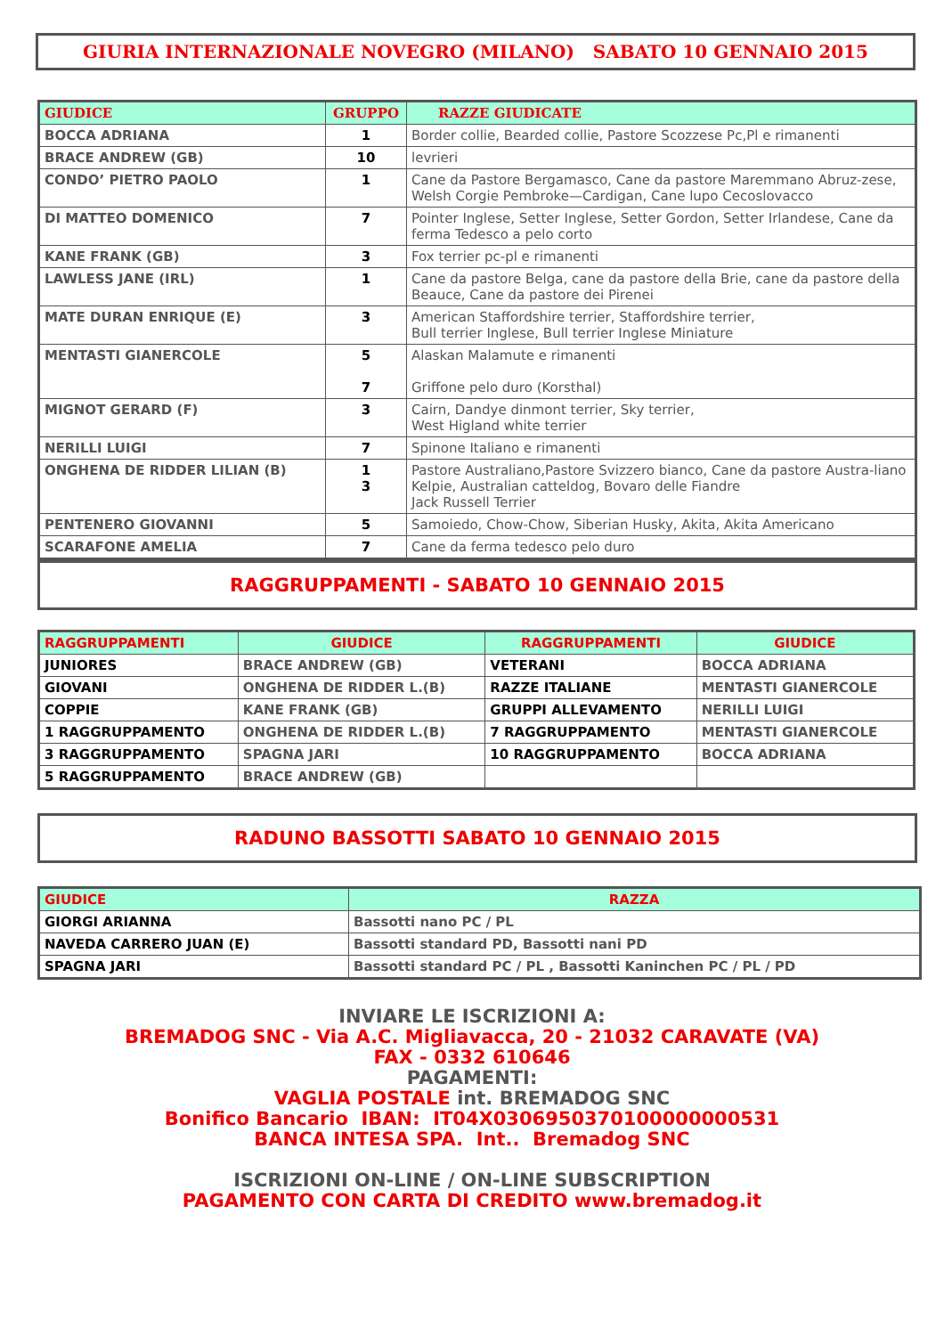GIURIA INTERNAZIONALE NOVEGRO (MILANO) SABATO 10 GENNAIO 2015
| GIUDICE | GRUPPO | RAZZE GIUDICATE |
| --- | --- | --- |
| BOCCA ADRIANA | 1 | Border collie, Bearded collie, Pastore Scozzese Pc,Pl e rimanenti |
| BRACE ANDREW (GB) | 10 | levrieri |
| CONDO’ PIETRO PAOLO | 1 | Cane da Pastore Bergamasco, Cane da pastore Maremmano Abruz-zese, Welsh Corgie Pembroke—Cardigan, Cane lupo Cecoslovacco |
| DI MATTEO DOMENICO | 7 | Pointer Inglese, Setter Inglese, Setter Gordon, Setter Irlandese, Cane da ferma Tedesco a pelo corto |
| KANE FRANK (GB) | 3 | Fox terrier pc-pl e rimanenti |
| LAWLESS JANE (IRL) | 1 | Cane da pastore Belga, cane da pastore della Brie, cane da pastore della Beauce, Cane da pastore dei Pirenei |
| MATE DURAN ENRIQUE (E) | 3 | American Staffordshire terrier, Staffordshire terrier, Bull terrier Inglese, Bull terrier Inglese Miniature |
| MENTASTI GIANERCOLE | 5 7 | Alaskan Malamute e rimanenti Griffone pelo duro (Korsthal) |
| MIGNOT GERARD (F) | 3 | Cairn, Dandye dinmont terrier, Sky terrier, West Higland white terrier |
| NERILLI LUIGI | 7 | Spinone Italiano e rimanenti |
| ONGHENA DE RIDDER LILIAN (B) | 1 3 | Pastore Australiano,Pastore Svizzero bianco, Cane da pastore Austra-liano Kelpie, Australian catteldog, Bovaro delle Fiandre Jack Russell Terrier |
| PENTENERO GIOVANNI | 5 | Samoiedo, Chow-Chow, Siberian Husky, Akita, Akita Americano |
| SCARAFONE AMELIA | 7 | Cane da ferma tedesco pelo duro |
RAGGRUPPAMENTI - SABATO 10 GENNAIO 2015
| RAGGRUPPAMENTI | GIUDICE | RAGGRUPPAMENTI | GIUDICE |
| --- | --- | --- | --- |
| JUNIORES | BRACE ANDREW (GB) | VETERANI | BOCCA ADRIANA |
| GIOVANI | ONGHENA DE RIDDER L.(B) | RAZZE ITALIANE | MENTASTI GIANERCOLE |
| COPPIE | KANE FRANK (GB) | GRUPPI ALLEVAMENTO | NERILLI LUIGI |
| 1 RAGGRUPPAMENTO | ONGHENA DE RIDDER L.(B) | 7 RAGGRUPPAMENTO | MENTASTI GIANERCOLE |
| 3 RAGGRUPPAMENTO | SPAGNA JARI | 10 RAGGRUPPAMENTO | BOCCA ADRIANA |
| 5 RAGGRUPPAMENTO | BRACE ANDREW (GB) | | |
RADUNO BASSOTTI SABATO 10 GENNAIO 2015
| GIUDICE | RAZZA |
| --- | --- |
| GIORGI ARIANNA | Bassotti nano PC / PL |
| NAVEDA CARRERO JUAN (E) | Bassotti standard PD, Bassotti nani PD |
| SPAGNA JARI | Bassotti standard PC / PL , Bassotti Kaninchen PC / PL / PD |
INVIARE LE ISCRIZIONI A:
BREMADOG SNC - Via A.C. Migliavacca, 20 - 21032 CARAVATE (VA)
FAX - 0332 610646
PAGAMENTI:
VAGLIA POSTALE int. BREMADOG SNC
Bonifico Bancario IBAN: IT04X0306950370100000000531
BANCA INTESA SPA. Int.. Bremadog SNC
ISCRIZIONI ON-LINE / ON-LINE SUBSCRIPTION
PAGAMENTO CON CARTA DI CREDITO www.bremadog.it